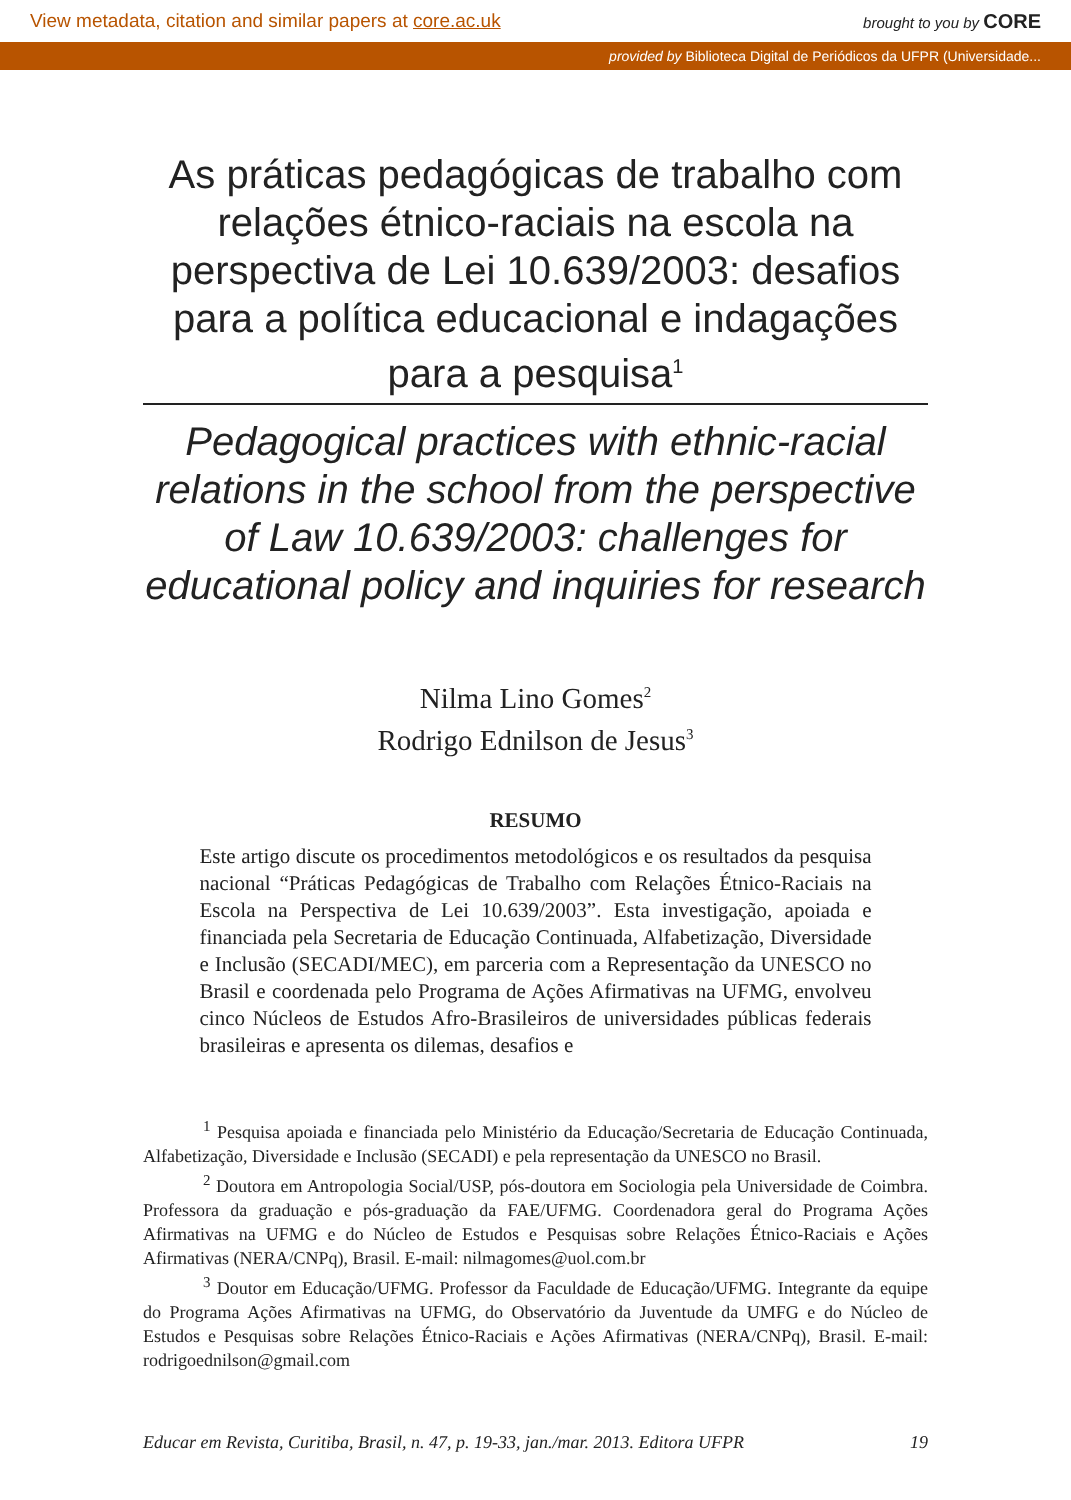View metadata, citation and similar papers at core.ac.uk brought to you by CORE
provided by Biblioteca Digital de Periódicos da UFPR (Universidade...
As práticas pedagógicas de trabalho com relações étnico-raciais na escola na perspectiva de Lei 10.639/2003: desafios para a política educacional e indagações para a pesquisa<sup>1</sup>
Pedagogical practices with ethnic-racial relations in the school from the perspective of Law 10.639/2003: challenges for educational policy and inquiries for research
Nilma Lino Gomes<sup>2</sup>
Rodrigo Ednilson de Jesus<sup>3</sup>
RESUMO
Este artigo discute os procedimentos metodológicos e os resultados da pesquisa nacional “Práticas Pedagógicas de Trabalho com Relações Étnico-Raciais na Escola na Perspectiva de Lei 10.639/2003”. Esta investigação, apoiada e financiada pela Secretaria de Educação Continuada, Alfabetização, Diversidade e Inclusão (SECADI/MEC), em parceria com a Representação da UNESCO no Brasil e coordenada pelo Programa de Ações Afirmativas na UFMG, envolveu cinco Núcleos de Estudos Afro-Brasileiros de universidades públicas federais brasileiras e apresenta os dilemas, desafios e
<sup>1</sup> Pesquisa apoiada e financiada pelo Ministério da Educação/Secretaria de Educação Continuada, Alfabetização, Diversidade e Inclusão (SECADI) e pela representação da UNESCO no Brasil.
<sup>2</sup> Doutora em Antropologia Social/USP, pós-doutora em Sociologia pela Universidade de Coimbra. Professora da graduação e pós-graduação da FAE/UFMG. Coordenadora geral do Programa Ações Afirmativas na UFMG e do Núcleo de Estudos e Pesquisas sobre Relações Étnico-Raciais e Ações Afirmativas (NERA/CNPq), Brasil. E-mail: nilmagomes@uol.com.br
<sup>3</sup> Doutor em Educação/UFMG. Professor da Faculdade de Educação/UFMG. Integrante da equipe do Programa Ações Afirmativas na UFMG, do Observatório da Juventude da UMFG e do Núcleo de Estudos e Pesquisas sobre Relações Étnico-Raciais e Ações Afirmativas (NERA/CNPq), Brasil. E-mail: rodrigoednilson@gmail.com
Educar em Revista, Curitiba, Brasil, n. 47, p. 19-33, jan./mar. 2013. Editora UFPR 19